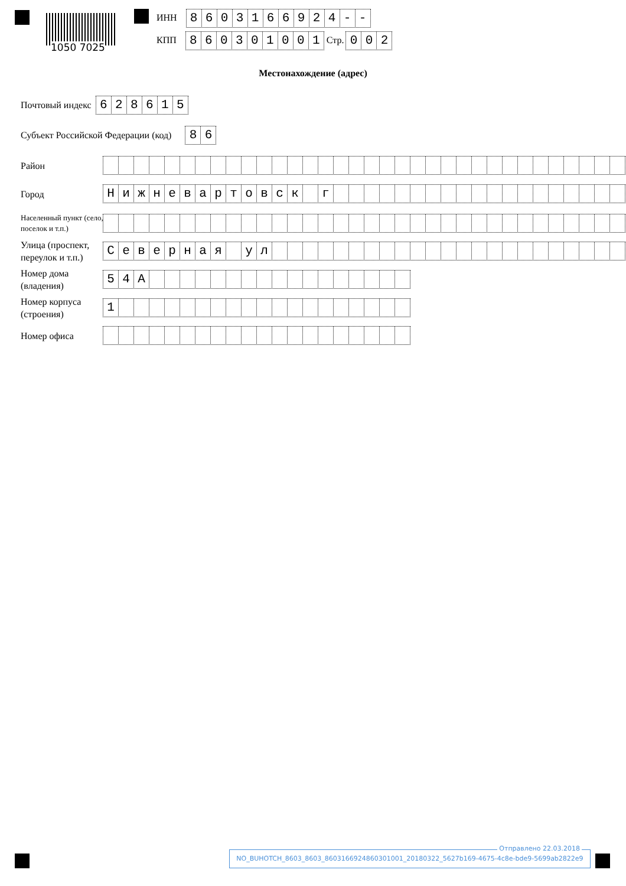1050 7025
ИНН 8603166924 - -
КПП 860301001 Стр. 002
Местонахождение (адрес)
Почтовый индекс 628615
Субъект Российской Федерации (код) 86
Район
Город Нижневартовск г
Населенный пункт (село, поселок и т.п.)
Улица (проспект, переулок и т.п.) Северная ул
Номер дома (владения) 54 А
Номер корпуса (строения) 1
Номер офиса
Отправлено 22.03.2018
NO_BUHOTCH_8603_8603_8603166924860301001_20180322_5627b169-4675-4c8e-bde9-5699ab2822e9